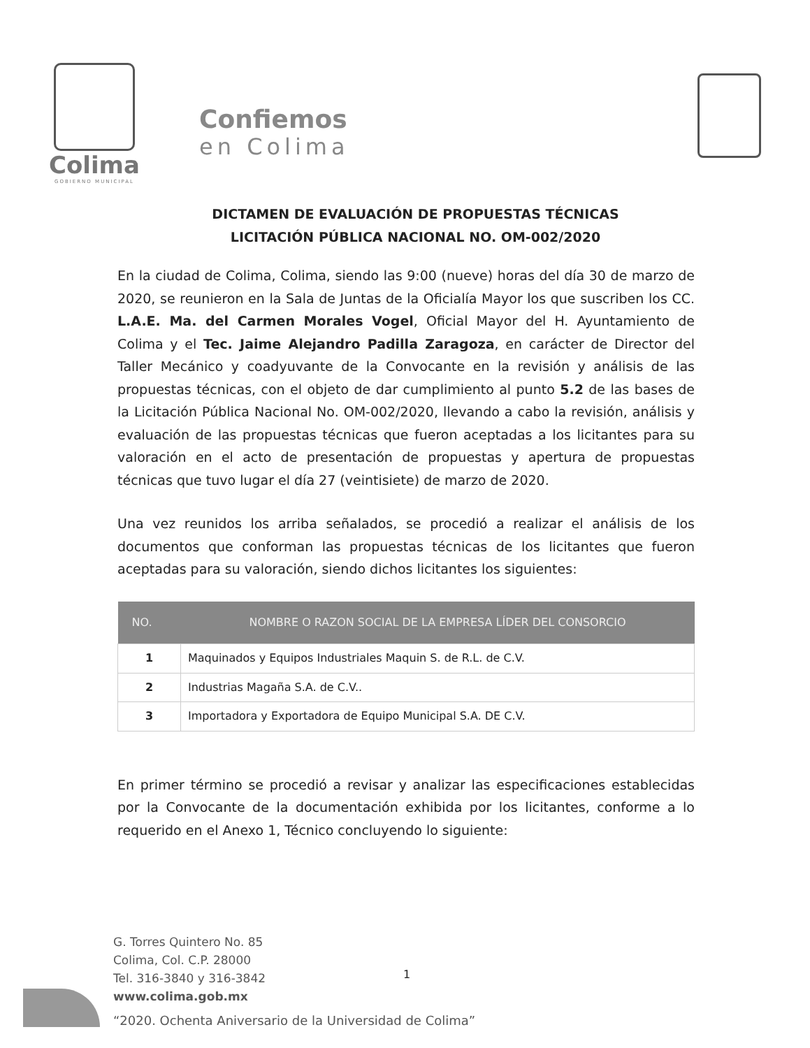Colima
GOBIERNO MUNICIPAL
Confiemos
en Colima
DICTAMEN DE EVALUACIÓN DE PROPUESTAS TÉCNICAS
LICITACIÓN PÚBLICA NACIONAL NO. OM-002/2020
En la ciudad de Colima, Colima, siendo las 9:00 (nueve) horas del día 30 de marzo de 2020, se reunieron en la Sala de Juntas de la Oficialía Mayor los que suscriben los CC. L.A.E. Ma. del Carmen Morales Vogel, Oficial Mayor del H. Ayuntamiento de Colima y el Tec. Jaime Alejandro Padilla Zaragoza, en carácter de Director del Taller Mecánico y coadyuvante de la Convocante en la revisión y análisis de las propuestas técnicas, con el objeto de dar cumplimiento al punto 5.2 de las bases de la Licitación Pública Nacional No. OM-002/2020, llevando a cabo la revisión, análisis y evaluación de las propuestas técnicas que fueron aceptadas a los licitantes para su valoración en el acto de presentación de propuestas y apertura de propuestas técnicas que tuvo lugar el día 27 (veintisiete) de marzo de 2020.
Una vez reunidos los arriba señalados, se procedió a realizar el análisis de los documentos que conforman las propuestas técnicas de los licitantes que fueron aceptadas para su valoración, siendo dichos licitantes los siguientes:
| NO. | NOMBRE O RAZON SOCIAL DE LA EMPRESA LÍDER DEL CONSORCIO |
| --- | --- |
| 1 | Maquinados y Equipos Industriales Maquin S. de R.L. de C.V. |
| 2 | Industrias Magaña S.A. de C.V.. |
| 3 | Importadora y Exportadora de Equipo Municipal S.A. DE C.V. |
En primer término se procedió a revisar y analizar las especificaciones establecidas por la Convocante de la documentación exhibida por los licitantes, conforme a lo requerido en el Anexo 1, Técnico concluyendo lo siguiente:
G. Torres Quintero No. 85
Colima, Col. C.P. 28000
Tel. 316-3840 y 316-3842
www.colima.gob.mx
1
“2020. Ochenta Aniversario de la Universidad de Colima”